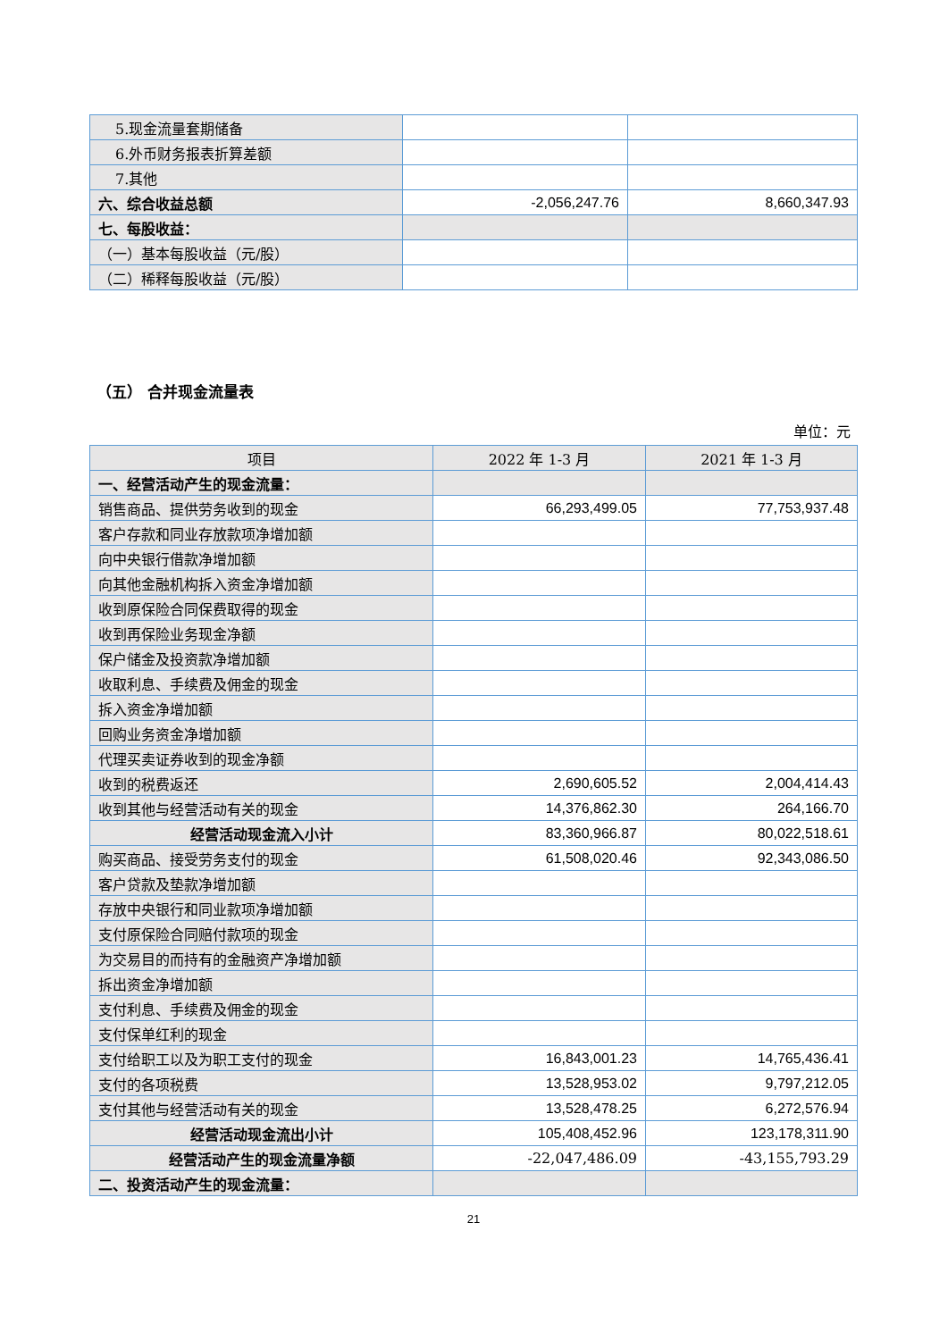| 5.现金流量套期储备 | | |
| 6.外币财务报表折算差额 | | |
| 7.其他 | | |
| 六、综合收益总额 | -2,056,247.76 | 8,660,347.93 |
| 七、每股收益： | | |
| （一）基本每股收益（元/股） | | |
| （二）稀释每股收益（元/股） | | |
（五） 合并现金流量表
单位：元
| 项目 | 2022 年 1-3 月 | 2021 年 1-3 月 |
| --- | --- | --- |
| 一、经营活动产生的现金流量： | | |
| 销售商品、提供劳务收到的现金 | 66,293,499.05 | 77,753,937.48 |
| 客户存款和同业存放款项净增加额 | | |
| 向中央银行借款净增加额 | | |
| 向其他金融机构拆入资金净增加额 | | |
| 收到原保险合同保费取得的现金 | | |
| 收到再保险业务现金净额 | | |
| 保户储金及投资款净增加额 | | |
| 收取利息、手续费及佣金的现金 | | |
| 拆入资金净增加额 | | |
| 回购业务资金净增加额 | | |
| 代理买卖证券收到的现金净额 | | |
| 收到的税费返还 | 2,690,605.52 | 2,004,414.43 |
| 收到其他与经营活动有关的现金 | 14,376,862.30 | 264,166.70 |
| 经营活动现金流入小计 | 83,360,966.87 | 80,022,518.61 |
| 购买商品、接受劳务支付的现金 | 61,508,020.46 | 92,343,086.50 |
| 客户贷款及垫款净增加额 | | |
| 存放中央银行和同业款项净增加额 | | |
| 支付原保险合同赔付款项的现金 | | |
| 为交易目的而持有的金融资产净增加额 | | |
| 拆出资金净增加额 | | |
| 支付利息、手续费及佣金的现金 | | |
| 支付保单红利的现金 | | |
| 支付给职工以及为职工支付的现金 | 16,843,001.23 | 14,765,436.41 |
| 支付的各项税费 | 13,528,953.02 | 9,797,212.05 |
| 支付其他与经营活动有关的现金 | 13,528,478.25 | 6,272,576.94 |
| 经营活动现金流出小计 | 105,408,452.96 | 123,178,311.90 |
| 经营活动产生的现金流量净额 | -22,047,486.09 | -43,155,793.29 |
| 二、投资活动产生的现金流量： | | |
21